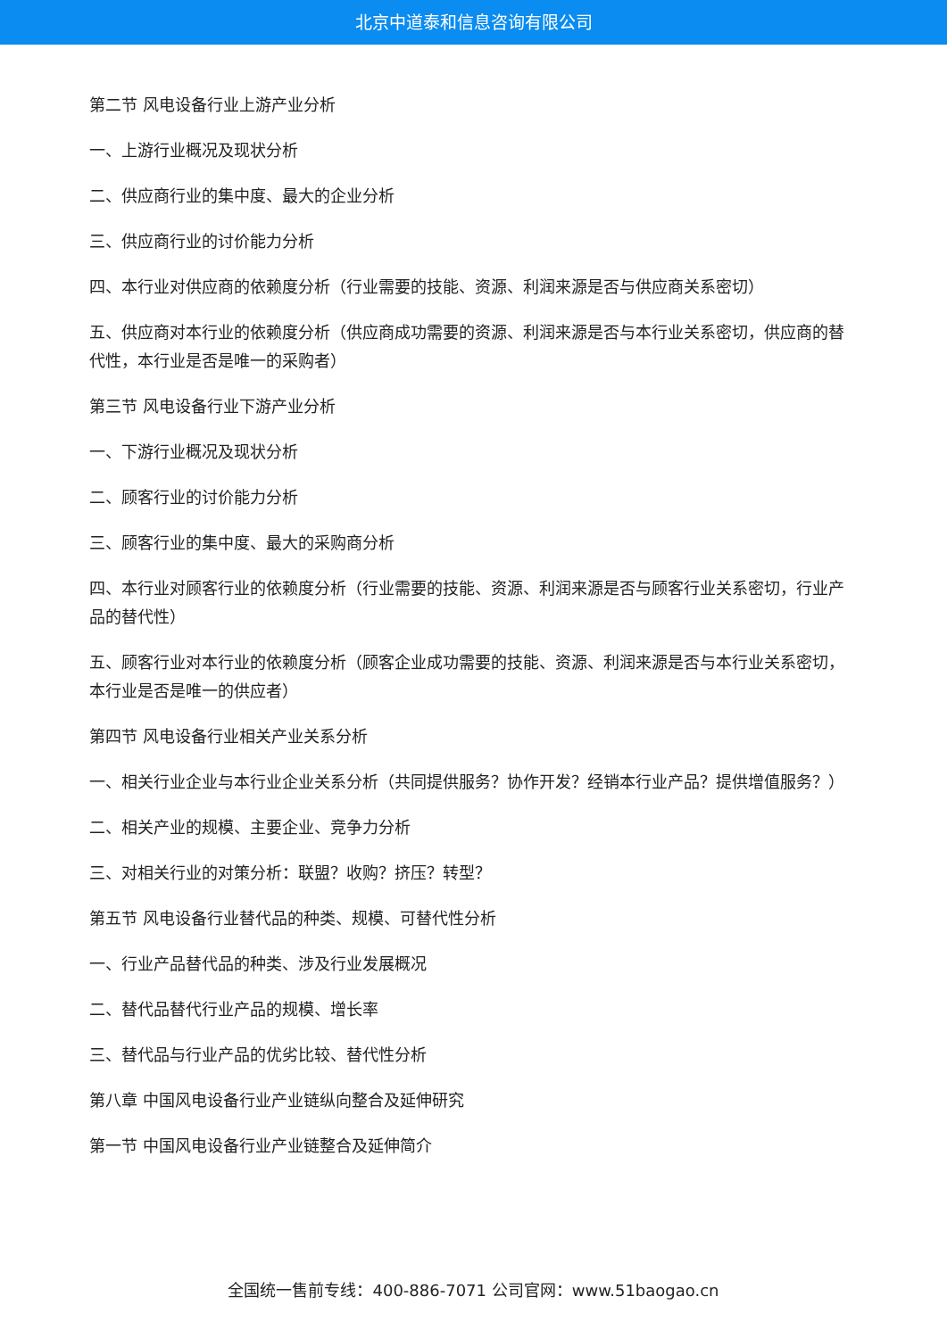北京中道泰和信息咨询有限公司
第二节 风电设备行业上游产业分析
一、上游行业概况及现状分析
二、供应商行业的集中度、最大的企业分析
三、供应商行业的讨价能力分析
四、本行业对供应商的依赖度分析（行业需要的技能、资源、利润来源是否与供应商关系密切）
五、供应商对本行业的依赖度分析（供应商成功需要的资源、利润来源是否与本行业关系密切，供应商的替代性，本行业是否是唯一的采购者）
第三节 风电设备行业下游产业分析
一、下游行业概况及现状分析
二、顾客行业的讨价能力分析
三、顾客行业的集中度、最大的采购商分析
四、本行业对顾客行业的依赖度分析（行业需要的技能、资源、利润来源是否与顾客行业关系密切，行业产品的替代性）
五、顾客行业对本行业的依赖度分析（顾客企业成功需要的技能、资源、利润来源是否与本行业关系密切，本行业是否是唯一的供应者）
第四节 风电设备行业相关产业关系分析
一、相关行业企业与本行业企业关系分析（共同提供服务？协作开发？经销本行业产品？提供增值服务？）
二、相关产业的规模、主要企业、竞争力分析
三、对相关行业的对策分析：联盟？收购？挤压？转型？
第五节 风电设备行业替代品的种类、规模、可替代性分析
一、行业产品替代品的种类、涉及行业发展概况
二、替代品替代行业产品的规模、增长率
三、替代品与行业产品的优劣比较、替代性分析
第八章 中国风电设备行业产业链纵向整合及延伸研究
第一节 中国风电设备行业产业链整合及延伸简介
全国统一售前专线：400-886-7071 公司官网：www.51baogao.cn